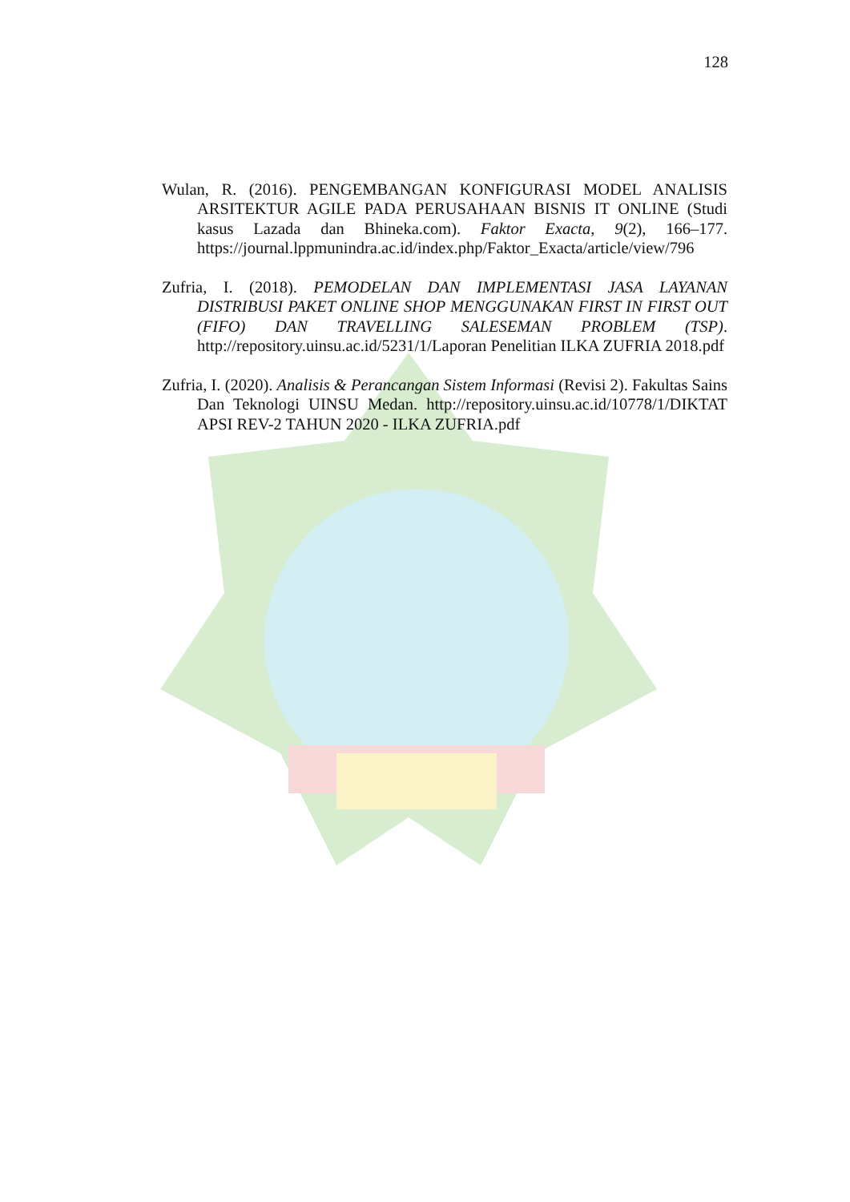128
Wulan, R. (2016). PENGEMBANGAN KONFIGURASI MODEL ANALISIS ARSITEKTUR AGILE PADA PERUSAHAAN BISNIS IT ONLINE (Studi kasus Lazada dan Bhineka.com). Faktor Exacta, 9(2), 166–177. https://journal.lppmunindra.ac.id/index.php/Faktor_Exacta/article/view/796
Zufria, I. (2018). PEMODELAN DAN IMPLEMENTASI JASA LAYANAN DISTRIBUSI PAKET ONLINE SHOP MENGGUNAKAN FIRST IN FIRST OUT (FIFO) DAN TRAVELLING SALESEMAN PROBLEM (TSP). http://repository.uinsu.ac.id/5231/1/Laporan Penelitian ILKA ZUFRIA 2018.pdf
Zufria, I. (2020). Analisis & Perancangan Sistem Informasi (Revisi 2). Fakultas Sains Dan Teknologi UINSU Medan. http://repository.uinsu.ac.id/10778/1/DIKTAT APSI REV-2 TAHUN 2020 - ILKA ZUFRIA.pdf